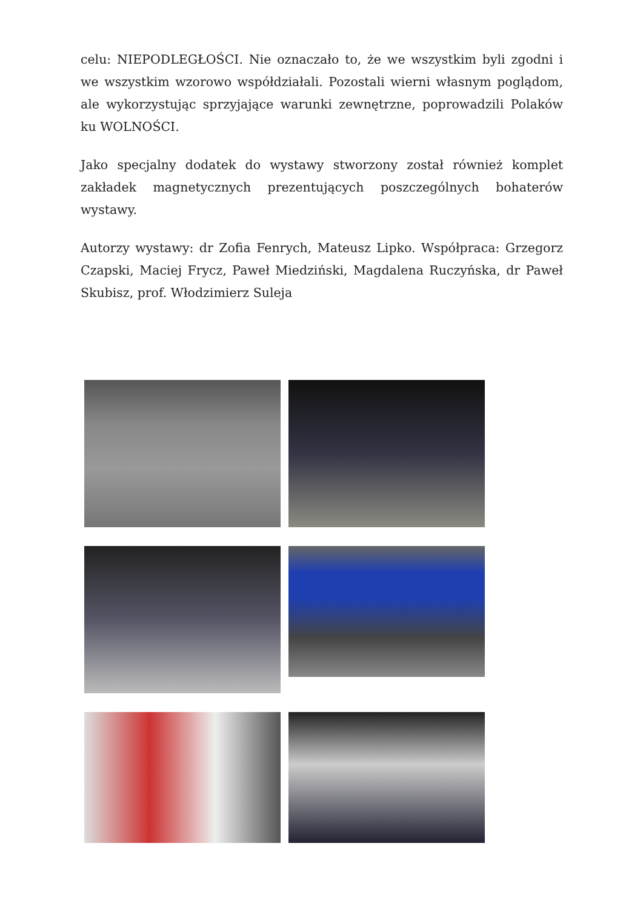celu: NIEPODLEGŁOŚCI. Nie oznaczało to, że we wszystkim byli zgodni i we wszystkim wzorowo współdziałali. Pozostali wierni własnym poglądom, ale wykorzystując sprzyjające warunki zewnętrzne, poprowadzili Polaków ku WOLNOŚCI.
Jako specjalny dodatek do wystawy stworzony został również komplet zakładek magnetycznych prezentujących poszczególnych bohaterów wystawy.
Autorzy wystawy: dr Zofia Fenrych, Mateusz Lipko. Współpraca: Grzegorz Czapski, Maciej Frycz, Paweł Miedziński, Magdalena Ruczyńska, dr Paweł Skubisz, prof. Włodzimierz Suleja